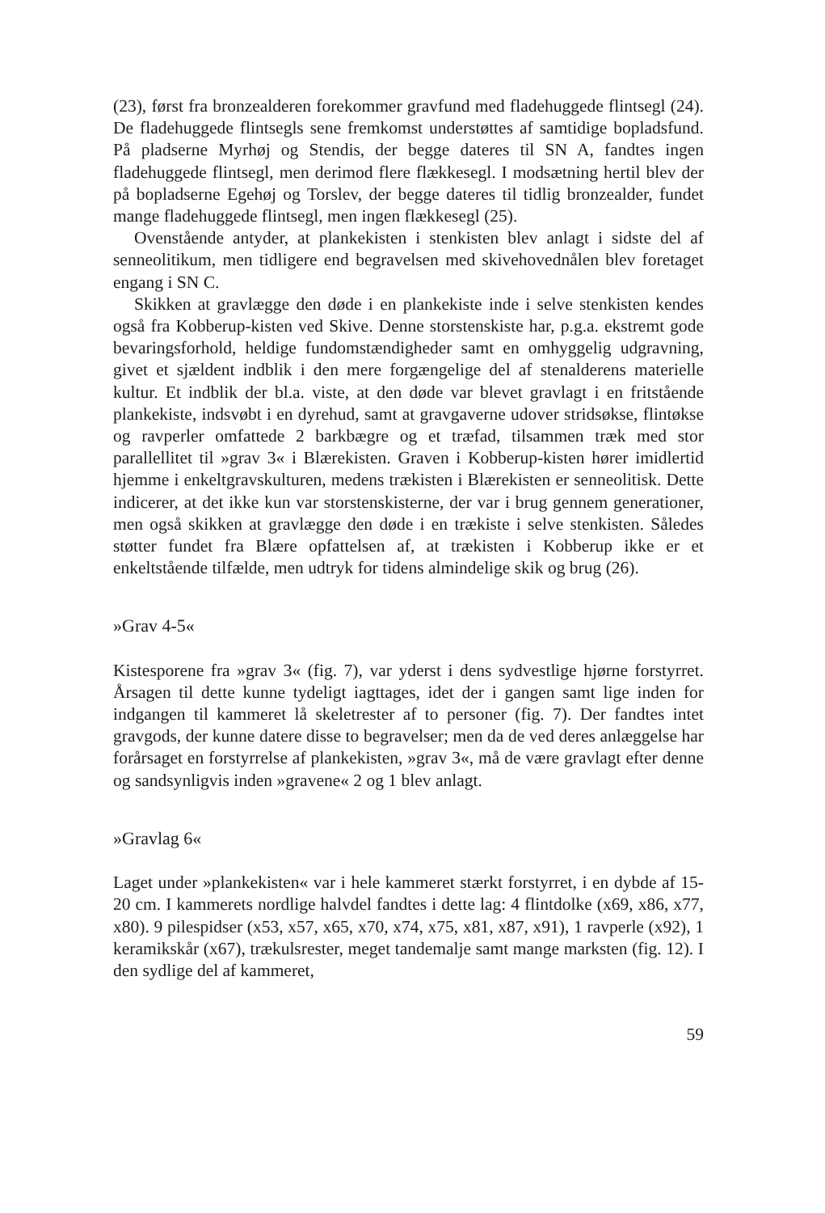(23), først fra bronzealderen forekommer gravfund med fladehuggede flintsegl (24). De fladehuggede flintsegls sene fremkomst understøttes af samtidige bopladsfund. På pladserne Myrhøj og Stendis, der begge dateres til SN A, fandtes ingen fladehuggede flintsegl, men derimod flere flækkesegl. I modsætning hertil blev der på bopladserne Egehøj og Torslev, der begge dateres til tidlig bronzealder, fundet mange fladehuggede flintsegl, men ingen flækkesegl (25).
Ovenstående antyder, at plankekisten i stenkisten blev anlagt i sidste del af senneolitikum, men tidligere end begravelsen med skivehovednålen blev foretaget engang i SN C.
Skikken at gravlægge den døde i en plankekiste inde i selve stenkisten kendes også fra Kobberup-kisten ved Skive. Denne storstenskiste har, p.g.a. ekstremt gode bevaringsforhold, heldige fundomstændigheder samt en omhyggelig udgravning, givet et sjældent indblik i den mere forgængelige del af stenalderens materielle kultur. Et indblik der bl.a. viste, at den døde var blevet gravlagt i en fritstående plankekiste, indsvøbt i en dyrehud, samt at gravgaverne udover stridsøkse, flintøkse og ravperler omfattede 2 barkbægre og et træfad, tilsammen træk med stor parallellitet til »grav 3« i Blærekisten. Graven i Kobberup-kisten hører imidlertid hjemme i enkeltgravskulturen, medens trækisten i Blærekisten er senneolitisk. Dette indicerer, at det ikke kun var storstenskisterne, der var i brug gennem generationer, men også skikken at gravlægge den døde i en trækiste i selve stenkisten. Således støtter fundet fra Blære opfattelsen af, at trækisten i Kobberup ikke er et enkeltstående tilfælde, men udtryk for tidens almindelige skik og brug (26).
»Grav 4-5«
Kistesporene fra »grav 3« (fig. 7), var yderst i dens sydvestlige hjørne forstyrret. Årsagen til dette kunne tydeligt iagttages, idet der i gangen samt lige inden for indgangen til kammeret lå skeletrester af to personer (fig. 7). Der fandtes intet gravgods, der kunne datere disse to begravelser; men da de ved deres anlæggelse har forårsaget en forstyrrelse af plankekisten, »grav 3«, må de være gravlagt efter denne og sandsynligvis inden »gravene« 2 og 1 blev anlagt.
»Gravlag 6«
Laget under »plankekisten« var i hele kammeret stærkt forstyrret, i en dybde af 15-20 cm. I kammerets nordlige halvdel fandtes i dette lag: 4 flintdolke (x69, x86, x77, x80). 9 pilespidser (x53, x57, x65, x70, x74, x75, x81, x87, x91), 1 ravperle (x92), 1 keramikskår (x67), trækulsrester, meget tandemalje samt mange marksten (fig. 12). I den sydlige del af kammeret,
59